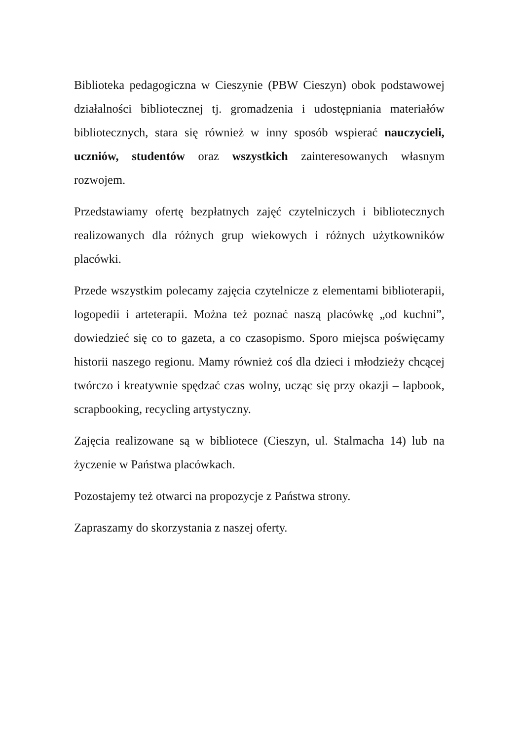Biblioteka pedagogiczna w Cieszynie (PBW Cieszyn) obok podstawowej działalności bibliotecznej tj. gromadzenia i udostępniania materiałów bibliotecznych, stara się również w inny sposób wspierać nauczycieli, uczniów, studentów oraz wszystkich zainteresowanych własnym rozwojem.
Przedstawiamy ofertę bezpłatnych zajęć czytelniczych i bibliotecznych realizowanych dla różnych grup wiekowych i różnych użytkowników placówki.
Przede wszystkim polecamy zajęcia czytelnicze z elementami biblioterapii, logopedii i arteterapii. Można też poznać naszą placówkę „od kuchni”, dowiedzieć się co to gazeta, a co czasopismo. Sporo miejsca poświęcamy historii naszego regionu. Mamy również coś dla dzieci i młodzieży chcącej twórczo i kreatywnie spędzać czas wolny, ucząc się przy okazji – lapbook, scrapbooking, recycling artystyczny.
Zajęcia realizowane są w bibliotece (Cieszyn, ul. Stalmacha 14) lub na życzenie w Państwa placówkach.
Pozostajemy też otwarci na propozycje z Państwa strony.
Zapraszamy do skorzystania z naszej oferty.